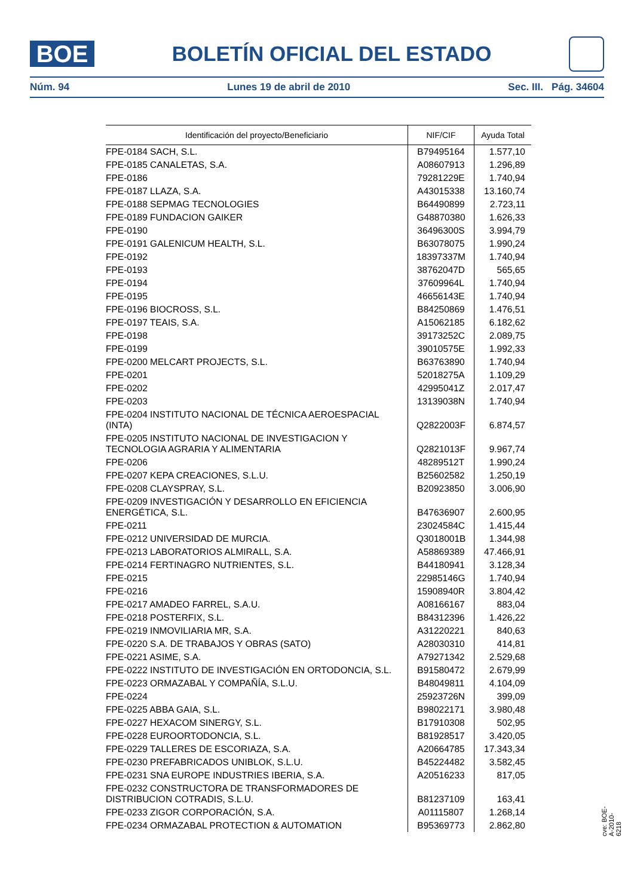BOE
BOLETÍN OFICIAL DEL ESTADO
Núm. 94 Lunes 19 de abril de 2010 Sec. III. Pág. 34604
| Identificación del proyecto/Beneficiario | NIF/CIF | Ayuda Total |
| --- | --- | --- |
| FPE-0184 SACH, S.L. | B79495164 | 1.577,10 |
| FPE-0185 CANALETAS, S.A. | A08607913 | 1.296,89 |
| FPE-0186 | 79281229E | 1.740,94 |
| FPE-0187 LLAZA, S.A. | A43015338 | 13.160,74 |
| FPE-0188 SEPMAG TECNOLOGIES | B64490899 | 2.723,11 |
| FPE-0189 FUNDACION GAIKER | G48870380 | 1.626,33 |
| FPE-0190 | 36496300S | 3.994,79 |
| FPE-0191 GALENICUM HEALTH, S.L. | B63078075 | 1.990,24 |
| FPE-0192 | 18397337M | 1.740,94 |
| FPE-0193 | 38762047D | 565,65 |
| FPE-0194 | 37609964L | 1.740,94 |
| FPE-0195 | 46656143E | 1.740,94 |
| FPE-0196 BIOCROSS, S.L. | B84250869 | 1.476,51 |
| FPE-0197 TEAIS, S.A. | A15062185 | 6.182,62 |
| FPE-0198 | 39173252C | 2.089,75 |
| FPE-0199 | 39010575E | 1.992,33 |
| FPE-0200 MELCART PROJECTS, S.L. | B63763890 | 1.740,94 |
| FPE-0201 | 52018275A | 1.109,29 |
| FPE-0202 | 42995041Z | 2.017,47 |
| FPE-0203 | 13139038N | 1.740,94 |
| FPE-0204 INSTITUTO NACIONAL DE TÉCNICA AEROESPACIAL (INTA) | Q2822003F | 6.874,57 |
| FPE-0205 INSTITUTO NACIONAL DE INVESTIGACION Y TECNOLOGIA AGRARIA Y ALIMENTARIA | Q2821013F | 9.967,74 |
| FPE-0206 | 48289512T | 1.990,24 |
| FPE-0207 KEPA CREACIONES, S.L.U. | B25602582 | 1.250,19 |
| FPE-0208 CLAYSPRAY, S.L. | B20923850 | 3.006,90 |
| FPE-0209 INVESTIGACIÓN Y DESARROLLO EN EFICIENCIA ENERGÉTICA, S.L. | B47636907 | 2.600,95 |
| FPE-0211 | 23024584C | 1.415,44 |
| FPE-0212 UNIVERSIDAD DE MURCIA. | Q3018001B | 1.344,98 |
| FPE-0213 LABORATORIOS ALMIRALL, S.A. | A58869389 | 47.466,91 |
| FPE-0214 FERTINAGRO NUTRIENTES, S.L. | B44180941 | 3.128,34 |
| FPE-0215 | 22985146G | 1.740,94 |
| FPE-0216 | 15908940R | 3.804,42 |
| FPE-0217 AMADEO FARREL, S.A.U. | A08166167 | 883,04 |
| FPE-0218 POSTERFIX, S.L. | B84312396 | 1.426,22 |
| FPE-0219 INMOVILIARIA MR, S.A. | A31220221 | 840,63 |
| FPE-0220 S.A. DE TRABAJOS Y OBRAS (SATO) | A28030310 | 414,81 |
| FPE-0221 ASIME, S.A. | A79271342 | 2.529,68 |
| FPE-0222 INSTITUTO DE INVESTIGACIÓN EN ORTODONCIA, S.L. | B91580472 | 2.679,99 |
| FPE-0223 ORMAZABAL Y COMPAÑÍA, S.L.U. | B48049811 | 4.104,09 |
| FPE-0224 | 25923726N | 399,09 |
| FPE-0225 ABBA GAIA, S.L. | B98022171 | 3.980,48 |
| FPE-0227 HEXACOM SINERGY, S.L. | B17910308 | 502,95 |
| FPE-0228 EUROORTODONCIA, S.L. | B81928517 | 3.420,05 |
| FPE-0229 TALLERES DE ESCORIAZA, S.A. | A20664785 | 17.343,34 |
| FPE-0230 PREFABRICADOS UNIBLOK, S.L.U. | B45224482 | 3.582,45 |
| FPE-0231 SNA EUROPE INDUSTRIES IBERIA, S.A. | A20516233 | 817,05 |
| FPE-0232 CONSTRUCTORA DE TRANSFORMADORES DE DISTRIBUCION COTRADIS, S.L.U. | B81237109 | 163,41 |
| FPE-0233 ZIGOR CORPORACIÓN, S.A. | A01115807 | 1.268,14 |
| FPE-0234 ORMAZABAL PROTECTION & AUTOMATION | B95369773 | 2.862,80 |
cve: BOE-A-2010-6218